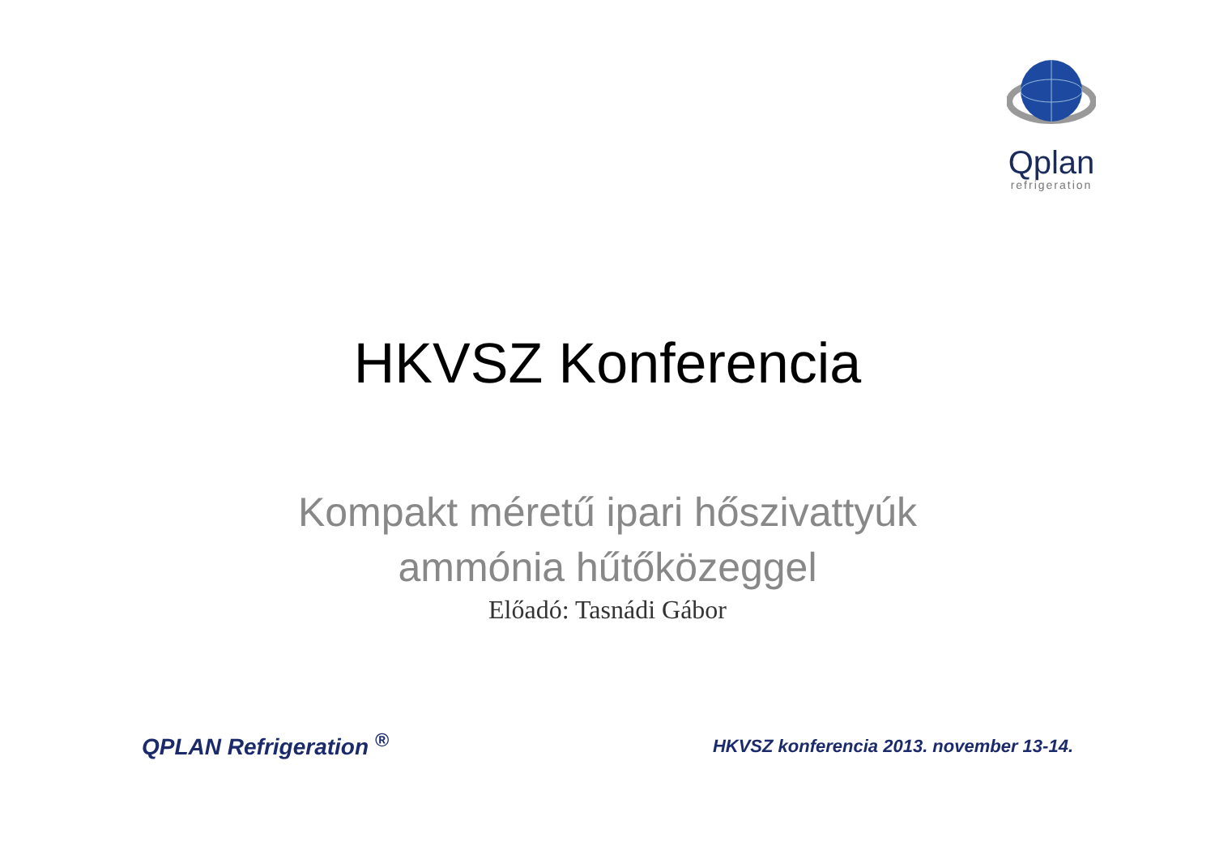Qplan
refrigeration
HKVSZ Konferencia
Kompakt méretű ipari hőszivattyúk
ammónia hűtőközeggel
Előadó: Tasnádi Gábor
QPLAN Refrigeration <sup>®</sup> HKVSZ konferencia 2013. november 13-14.